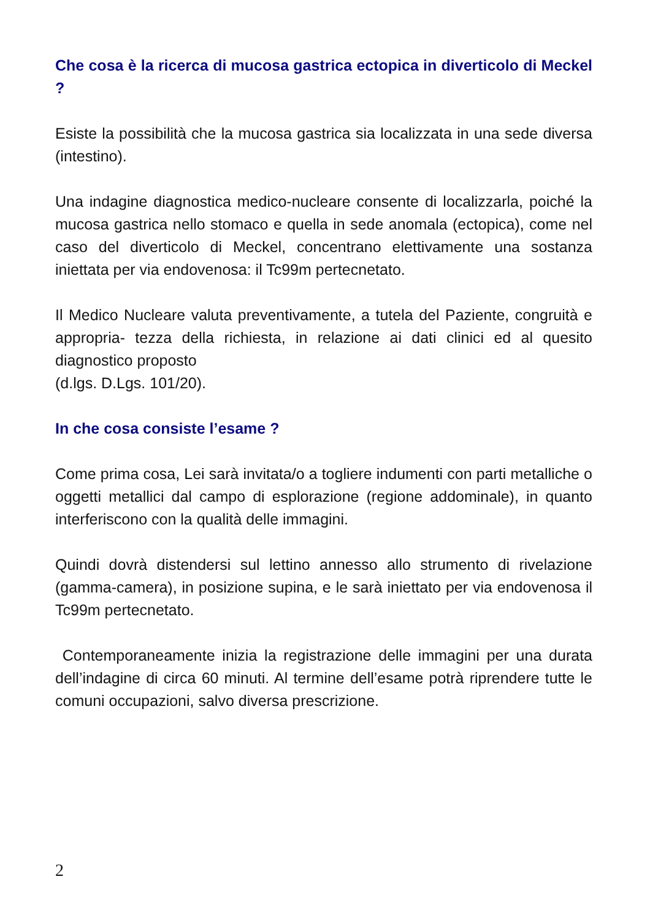Che cosa è la ricerca di mucosa gastrica ectopica in diverticolo di Meckel ?
Esiste la possibilità che la mucosa gastrica sia localizzata in una sede diversa (intestino).
Una indagine diagnostica medico-nucleare consente di localizzarla, poiché la mucosa gastrica nello stomaco e quella in sede anomala (ectopica), come nel caso del diverticolo di Meckel, concentrano elettivamente una sostanza iniettata per via endovenosa: il Tc99m pertecnetato.
Il Medico Nucleare valuta preventivamente, a tutela del Paziente, congruità e appropria- tezza della richiesta, in relazione ai dati clinici ed al quesito diagnostico proposto
(d.lgs. D.Lgs. 101/20).
In che cosa consiste l’esame ?
Come prima cosa, Lei sarà invitata/o a togliere indumenti con parti metalliche o oggetti metallici dal campo di esplorazione (regione addominale), in quanto interferiscono con la qualità delle immagini.
Quindi dovrà distendersi sul lettino annesso allo strumento di rivelazione (gamma-camera), in posizione supina, e le sarà iniettato per via endovenosa il Tc99m pertecnetato.
Contemporaneamente inizia la registrazione delle immagini per una durata dell’indagine di circa 60 minuti. Al termine dell’esame potrà riprendere tutte le comuni occupazioni, salvo diversa prescrizione.
2